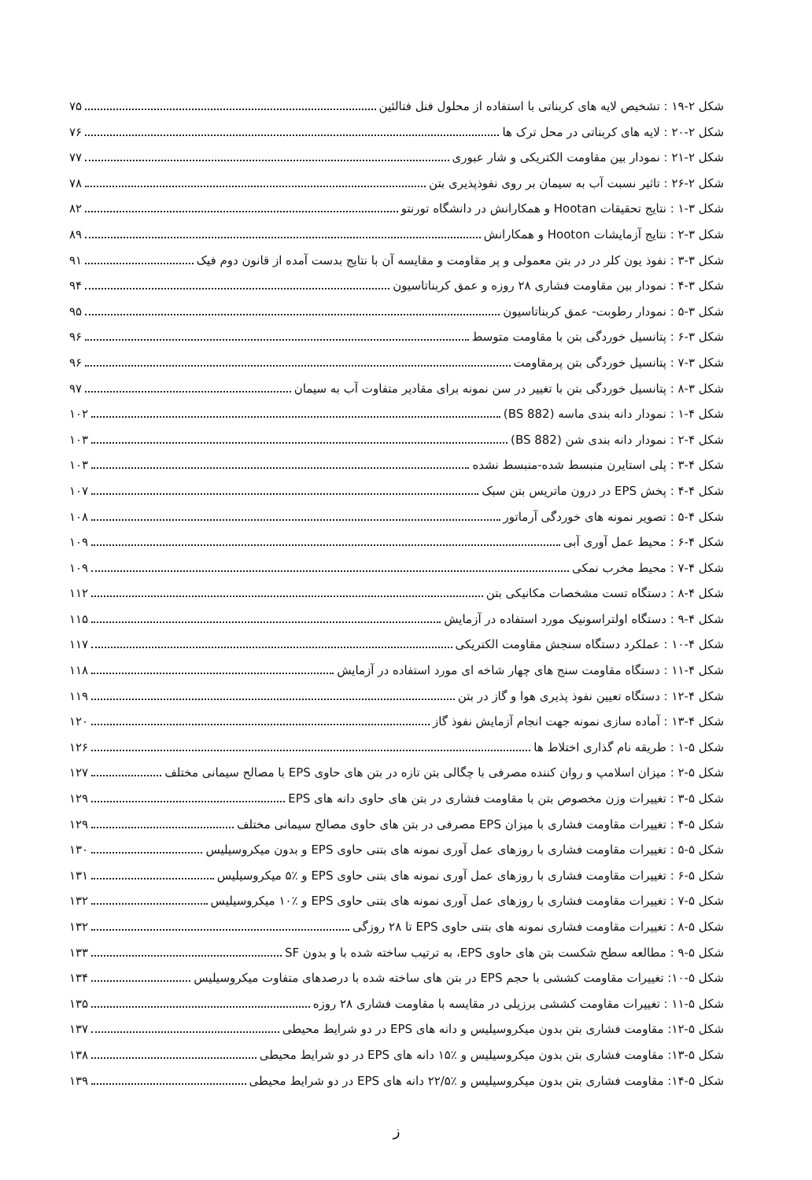شکل ۲-۱۹ : تشخیص لایه های کربناتی با استفاده از محلول فنل فتالئین ۷۵
شکل ۲-۲۰ : لایه های کربناتی در محل ترک ها ۷۶
شکل ۲-۲۱ : نمودار بین مقاومت الکتریکی و شار عبوری ۷۷
شکل ۲-۲۶ : تاثیر نسبت آب به سیمان بر روی نفوذپذیری بتن ۷۸
شکل ۳-۱ : نتایج تحقیقات Hootan و همکارانش در دانشگاه تورنتو ۸۲
شکل ۳-۲ : نتایج آزمایشات Hooton و همکارانش ۸۹
شکل ۳-۳ : نفوذ یون کلر در در بتن معمولی و پر مقاومت و مقایسه آن با نتایج بدست آمده از قانون دوم فیک ۹۱
شکل ۳-۴ : نمودار بین مقاومت فشاری ۲۸ روزه و عمق کربناتاسیون ۹۴
شکل ۳-۵ : نمودار رطوبت- عمق کربناتاسیون ۹۵
شکل ۳-۶ : پتانسیل خوردگی بتن با مقاومت متوسط ۹۶
شکل ۳-۷ : پتانسیل خوردگی بتن پرمقاومت ۹۶
شکل ۳-۸ : پتانسیل خوردگی بتن با تغییر در سن نمونه برای مقادیر متفاوت آب به سیمان ۹۷
شکل ۴-۱ : نمودار دانه بندی ماسه (BS 882) ۱۰۲
شکل ۴-۲ : نمودار دانه بندی شن (BS 882) ۱۰۳
شکل ۴-۳ : پلی استایرن منبسط شده-منبسط نشده ۱۰۳
شکل ۴-۴ : پخش EPS در درون ماتریس بتن سبک ۱۰۷
شکل ۴-۵ : تصویر نمونه های خوردگی آرماتور ۱۰۸
شکل ۴-۶ : محیط عمل آوری آبی ۱۰۹
شکل ۴-۷ : محیط مخرب نمکی ۱۰۹
شکل ۴-۸ : دستگاه تست مشخصات مکانیکی بتن ۱۱۲
شکل ۴-۹ : دستگاه اولتراسونیک مورد استفاده در آزمایش ۱۱۵
شکل ۴-۱۰ : عملکرد دستگاه سنجش مقاومت الکتریکی ۱۱۷
شکل ۴-۱۱ : دستگاه مقاومت سنج های چهار شاخه ای مورد استفاده در آزمایش ۱۱۸
شکل ۴-۱۲ : دستگاه تعیین نفوذ پذیری هوا و گاز در بتن ۱۱۹
شکل ۴-۱۳ : آماده سازی نمونه جهت انجام آزمایش نفوذ گاز ۱۲۰
شکل ۵-۱ : طریقه نام گذاری اختلاط ها ۱۲۶
شکل ۵-۲ : میزان اسلامپ و روان کننده مصرفی با چگالی بتن تازه در بتن های حاوی EPS با مصالح سیمانی مختلف ۱۲۷
شکل ۵-۳ : تغییرات وزن مخصوص بتن با مقاومت فشاری در بتن های حاوی دانه های EPS ۱۲۹
شکل ۵-۴ : تغییرات مقاومت فشاری با میزان EPS مصرفی در بتن های حاوی مصالح سیمانی مختلف ۱۲۹
شکل ۵-۵ : تغییرات مقاومت فشاری با روزهای عمل آوری نمونه های بتنی حاوی EPS و بدون میکروسیلیس ۱۳۰
شکل ۵-۶ : تغییرات مقاومت فشاری با روزهای عمل آوری نمونه های بتنی حاوی EPS و ٪۵ میکروسیلیس ۱۳۱
شکل ۵-۷ : تغییرات مقاومت فشاری با روزهای عمل آوری نمونه های بتنی حاوی EPS و ٪۱۰ میکروسیلیس ۱۳۲
شکل ۵-۸ : تغییرات مقاومت فشاری نمونه های بتنی حاوی EPS تا ۲۸ روزگی ۱۳۲
شکل ۵-۹ : مطالعه سطح شکست بتن های حاوی EPS، به ترتیب ساخته شده با و بدون SF ۱۳۳
شکل ۵-۱۰: تغییرات مقاومت کششی با حجم EPS در بتن های ساخته شده با درصدهای متفاوت میکروسیلیس ۱۳۴
شکل ۵-۱۱ : تغییرات مقاومت کششی برزیلی در مقایسه با مقاومت فشاری ۲۸ روزه ۱۳۵
شکل ۵-۱۲: مقاومت فشاری بتن بدون میکروسیلیس و دانه های EPS در دو شرایط محیطی ۱۳۷
شکل ۵-۱۳: مقاومت فشاری بتن بدون میکروسیلیس و ٪۱۵ دانه های EPS در دو شرایط محیطی ۱۳۸
شکل ۵-۱۴: مقاومت فشاری بتن بدون میکروسیلیس و ٪۲۲/۵ دانه های EPS در دو شرایط محیطی ۱۳۹
ز